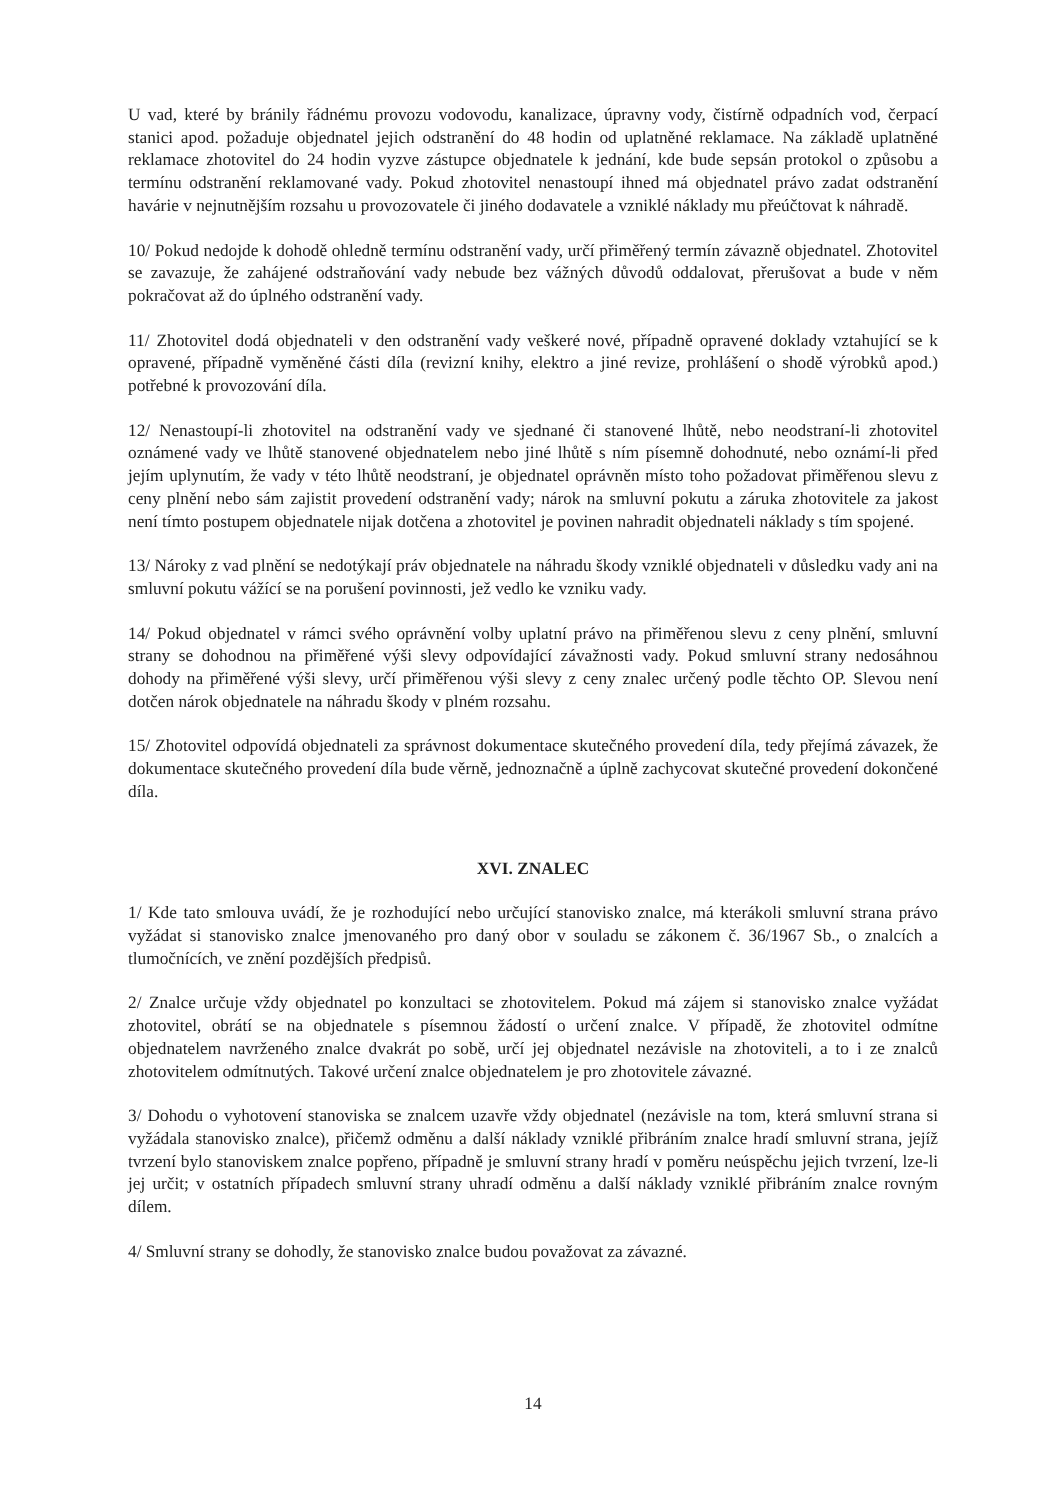U vad, které by bránily řádnému provozu vodovodu, kanalizace, úpravny vody, čistírně odpadních vod, čerpací stanici apod. požaduje objednatel jejich odstranění do 48 hodin od uplatněné reklamace. Na základě uplatněné reklamace zhotovitel do 24 hodin vyzve zástupce objednatele k jednání, kde bude sepsán protokol o způsobu a termínu odstranění reklamované vady. Pokud zhotovitel nenastoupí ihned má objednatel právo zadat odstranění havárie v nejnutnějším rozsahu u provozovatele či jiného dodavatele a vzniklé náklady mu přeúčtovat k náhradě.
10/ Pokud nedojde k dohodě ohledně termínu odstranění vady, určí přiměřený termín závazně objednatel. Zhotovitel se zavazuje, že zahájené odstraňování vady nebude bez vážných důvodů oddalovat, přerušovat a bude v něm pokračovat až do úplného odstranění vady.
11/ Zhotovitel dodá objednateli v den odstranění vady veškeré nové, případně opravené doklady vztahující se k opravené, případně vyměněné části díla (revizní knihy, elektro a jiné revize, prohlášení o shodě výrobků apod.) potřebné k provozování díla.
12/ Nenastoupí-li zhotovitel na odstranění vady ve sjednané či stanovené lhůtě, nebo neodstraní-li zhotovitel oznámené vady ve lhůtě stanovené objednatelem nebo jiné lhůtě s ním písemně dohodnuté, nebo oznámí-li před jejím uplynutím, že vady v této lhůtě neodstraní, je objednatel oprávněn místo toho požadovat přiměřenou slevu z ceny plnění nebo sám zajistit provedení odstranění vady; nárok na smluvní pokutu a záruka zhotovitele za jakost není tímto postupem objednatele nijak dotčena a zhotovitel je povinen nahradit objednateli náklady s tím spojené.
13/ Nároky z vad plnění se nedotýkají práv objednatele na náhradu škody vzniklé objednateli v důsledku vady ani na smluvní pokutu vážící se na porušení povinnosti, jež vedlo ke vzniku vady.
14/ Pokud objednatel v rámci svého oprávnění volby uplatní právo na přiměřenou slevu z ceny plnění, smluvní strany se dohodnou na přiměřené výši slevy odpovídající závažnosti vady. Pokud smluvní strany nedosáhnou dohody na přiměřené výši slevy, určí přiměřenou výši slevy z ceny znalec určený podle těchto OP. Slevou není dotčen nárok objednatele na náhradu škody v plném rozsahu.
15/ Zhotovitel odpovídá objednateli za správnost dokumentace skutečného provedení díla, tedy přejímá závazek, že dokumentace skutečného provedení díla bude věrně, jednoznačně a úplně zachycovat skutečné provedení dokončené díla.
XVI. ZNALEC
1/ Kde tato smlouva uvádí, že je rozhodující nebo určující stanovisko znalce, má kterákoli smluvní strana právo vyžádat si stanovisko znalce jmenovaného pro daný obor v souladu se zákonem č. 36/1967 Sb., o znalcích a tlumočnících, ve znění pozdějších předpisů.
2/ Znalce určuje vždy objednatel po konzultaci se zhotovitelem. Pokud má zájem si stanovisko znalce vyžádat zhotovitel, obrátí se na objednatele s písemnou žádostí o určení znalce. V případě, že zhotovitel odmítne objednatelem navrženého znalce dvakrát po sobě, určí jej objednatel nezávisle na zhotoviteli, a to i ze znalců zhotovitelem odmítnutých. Takové určení znalce objednatelem je pro zhotovitele závazné.
3/ Dohodu o vyhotovení stanoviska se znalcem uzavře vždy objednatel (nezávisle na tom, která smluvní strana si vyžádala stanovisko znalce), přičemž odměnu a další náklady vzniklé přibráním znalce hradí smluvní strana, jejíž tvrzení bylo stanoviskem znalce popřeno, případně je smluvní strany hradí v poměru neúspěchu jejich tvrzení, lze-li jej určit; v ostatních případech smluvní strany uhradí odměnu a další náklady vzniklé přibráním znalce rovným dílem.
4/ Smluvní strany se dohodly, že stanovisko znalce budou považovat za závazné.
14